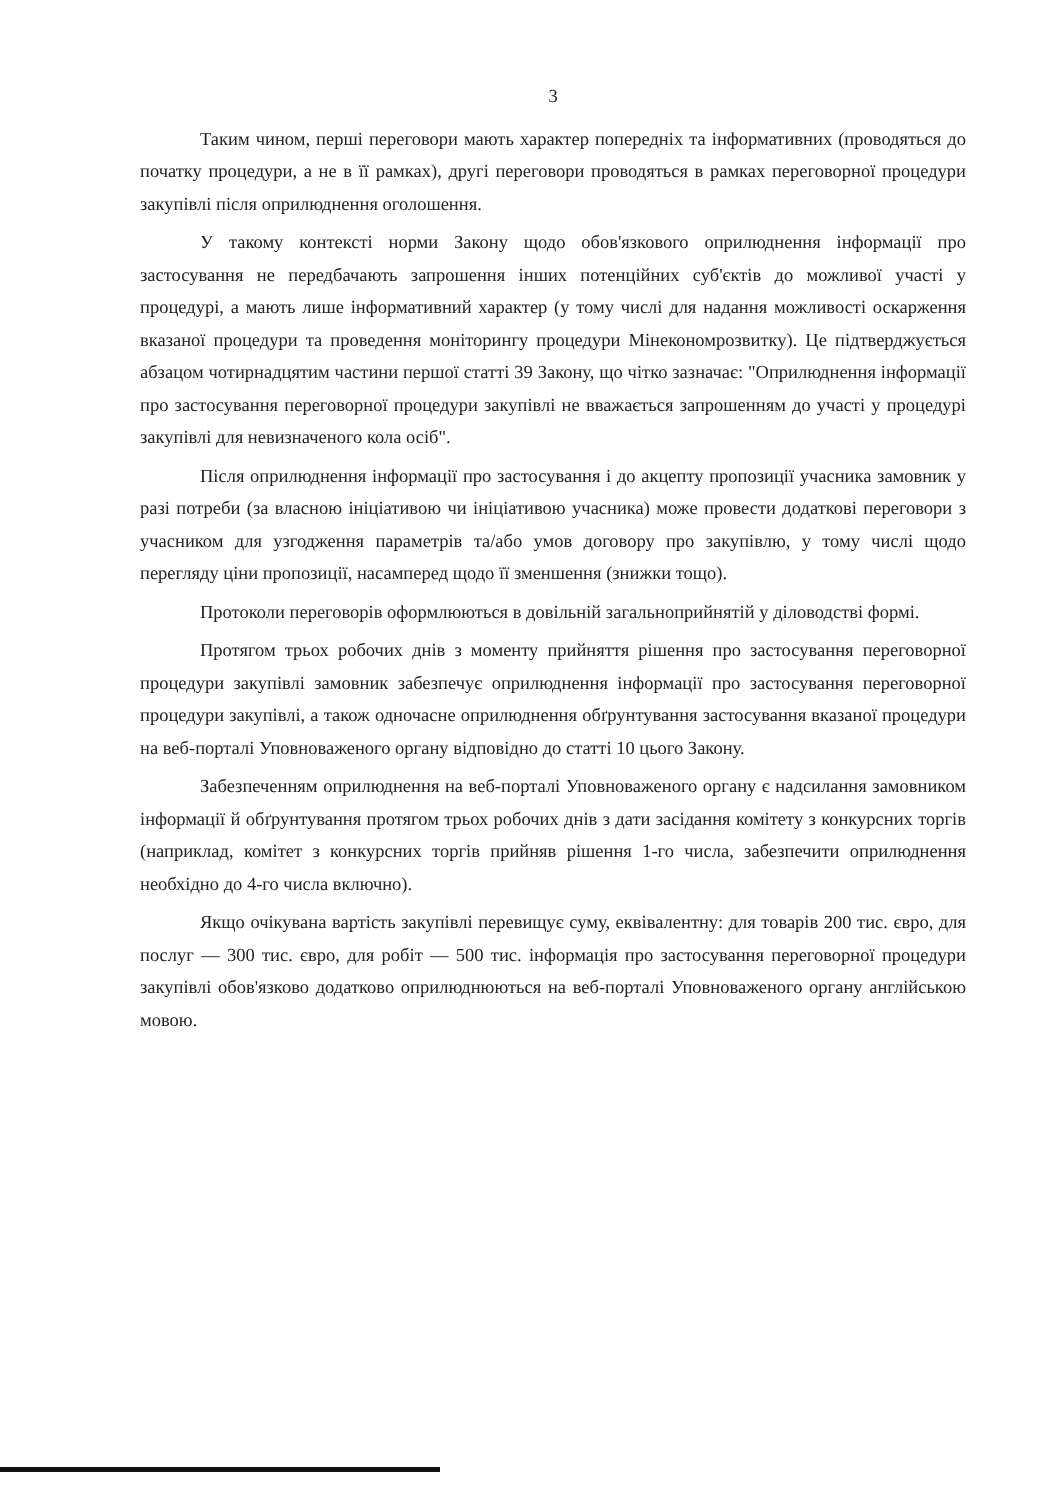3
Таким чином, перші переговори мають характер попередніх та інформативних (проводяться до початку процедури, а не в її рамках), другі переговори проводяться в рамках переговорної процедури закупівлі після оприлюднення оголошення.
У такому контексті норми Закону щодо обов'язкового оприлюднення інформації про застосування не передбачають запрошення інших потенційних суб'єктів до можливої участі у процедурі, а мають лише інформативний характер (у тому числі для надання можливості оскарження вказаної процедури та проведення моніторингу процедури Мінекономрозвитку). Це підтверджується абзацом чотирнадцятим частини першої статті 39 Закону, що чітко зазначає: "Оприлюднення інформації про застосування переговорної процедури закупівлі не вважається запрошенням до участі у процедурі закупівлі для невизначеного кола осіб".
Після оприлюднення інформації про застосування і до акцепту пропозиції учасника замовник у разі потреби (за власною ініціативою чи ініціативою учасника) може провести додаткові переговори з учасником для узгодження параметрів та/або умов договору про закупівлю, у тому числі щодо перегляду ціни пропозиції, насамперед щодо її зменшення (знижки тощо).
Протоколи переговорів оформлюються в довільній загальноприйнятій у діловодстві формі.
Протягом трьох робочих днів з моменту прийняття рішення про застосування переговорної процедури закупівлі замовник забезпечує оприлюднення інформації про застосування переговорної процедури закупівлі, а також одночасне оприлюднення обґрунтування застосування вказаної процедури на веб-порталі Уповноваженого органу відповідно до статті 10 цього Закону.
Забезпеченням оприлюднення на веб-порталі Уповноваженого органу є надсилання замовником інформації й обґрунтування протягом трьох робочих днів з дати засідання комітету з конкурсних торгів (наприклад, комітет з конкурсних торгів прийняв рішення 1-го числа, забезпечити оприлюднення необхідно до 4-го числа включно).
Якщо очікувана вартість закупівлі перевищує суму, еквівалентну: для товарів 200 тис. євро, для послуг — 300 тис. євро, для робіт — 500 тис. інформація про застосування переговорної процедури закупівлі обов'язково додатково оприлюднюються на веб-порталі Уповноваженого органу англійською мовою.